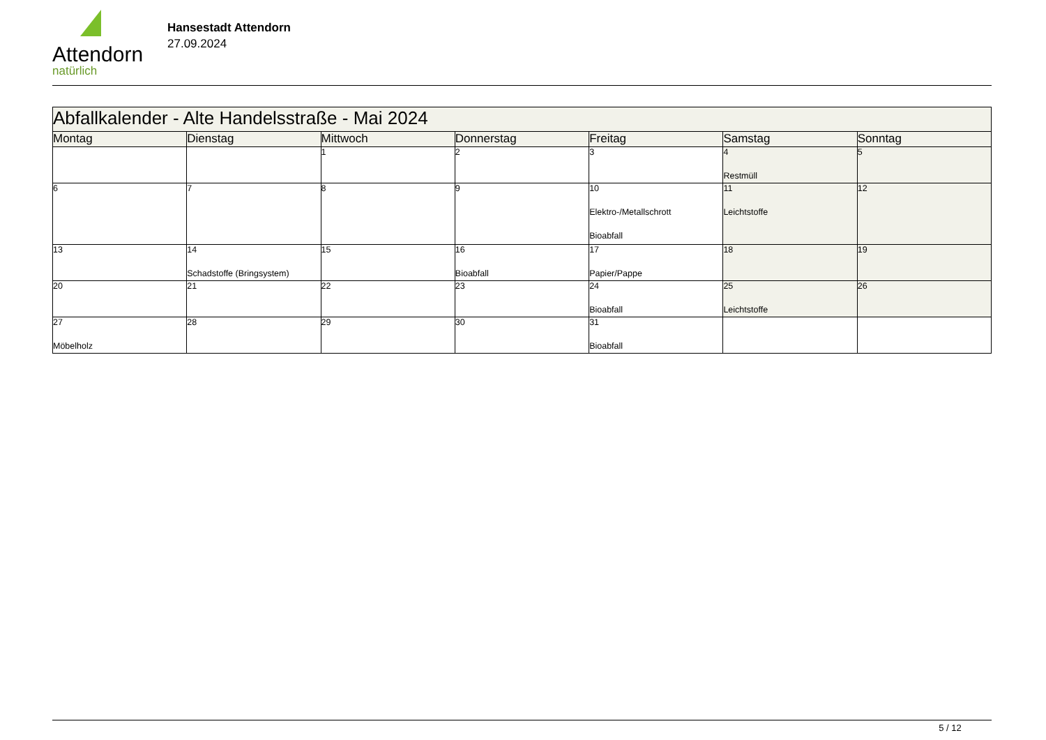Attendorn
natürlich
Hansestadt Attendorn
27.09.2024
| Abfallkalender - Alte Handelsstraße - Mai 2024 | | | | | | |
| Montag | Dienstag | Mittwoch | Donnerstag | Freitag | Samstag | Sonntag |
| | | 1 | 2 | 3 | 4 Restmüll | 5 |
| 6 | 7 | 8 | 9 | 10 Elektro-/Metallschrott Bioabfall | 11 Leichtstoffe | 12 |
| 13 | 14 Schadstoffe (Bringsystem) | 15 | 16 Bioabfall | 17 Papier/Pappe | 18 | 19 |
| 20 | 21 | 22 | 23 | 24 Bioabfall | 25 Leichtstoffe | 26 |
| 27 Möbelholz | 28 | 29 | 30 | 31 Bioabfall | | |
5 / 12